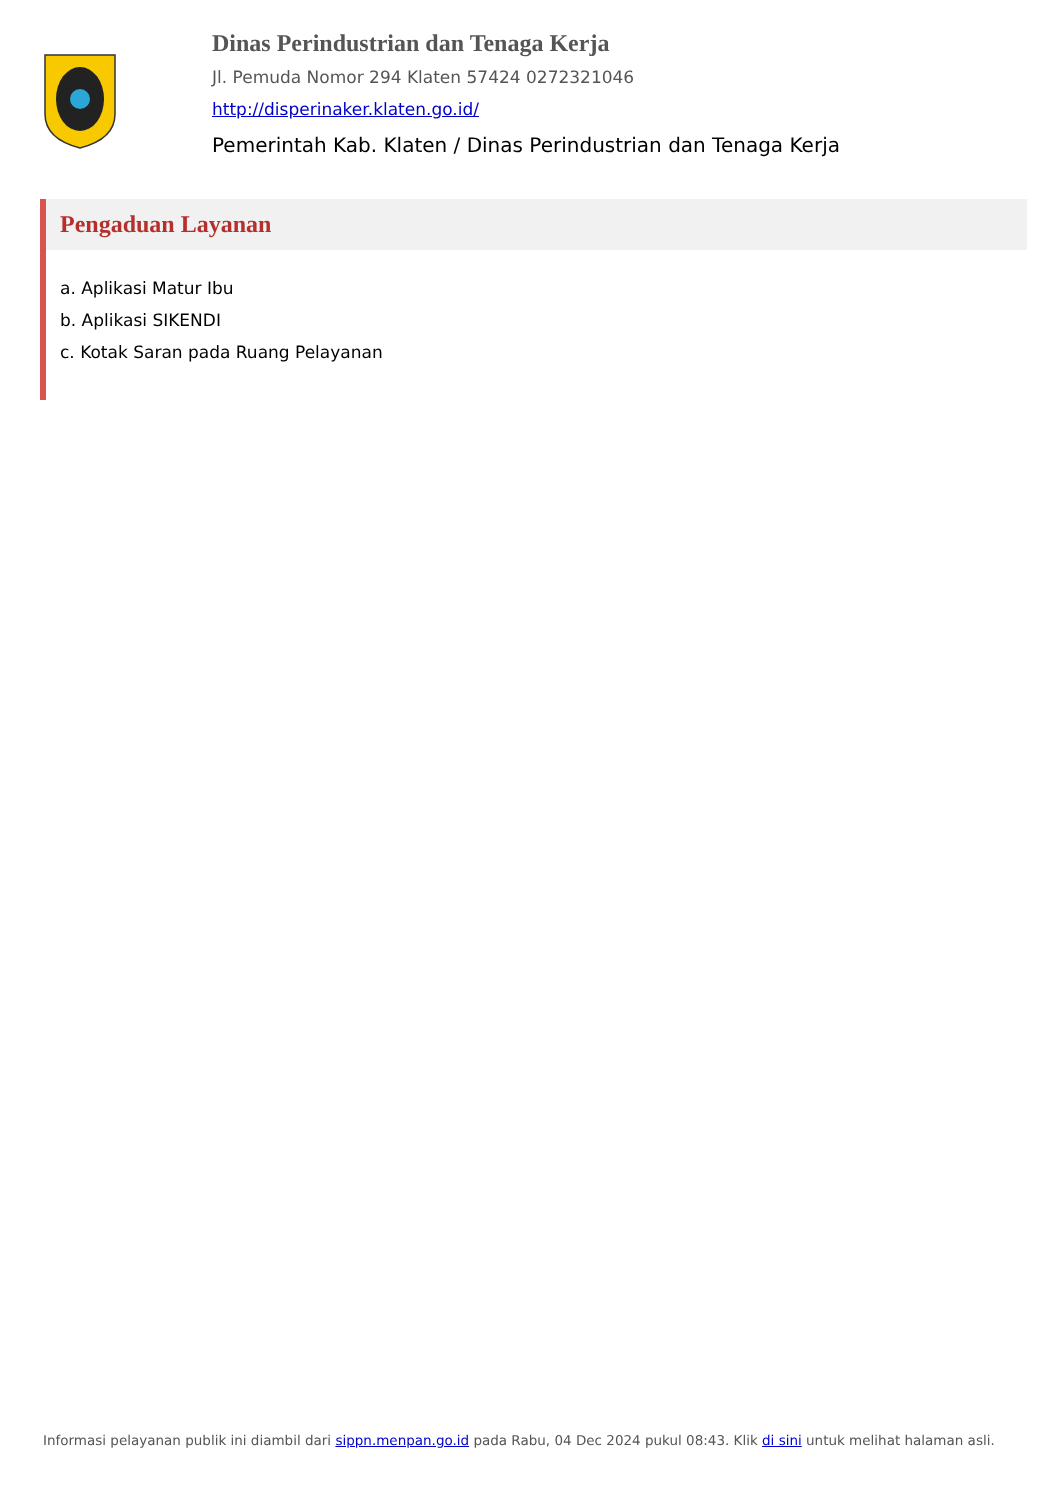Dinas Perindustrian dan Tenaga Kerja
Jl. Pemuda Nomor 294 Klaten 57424 0272321046
http://disperinaker.klaten.go.id/
Pemerintah Kab. Klaten / Dinas Perindustrian dan Tenaga Kerja
Pengaduan Layanan
a. Aplikasi Matur Ibu
b. Aplikasi SIKENDI
c. Kotak Saran pada Ruang Pelayanan
Informasi pelayanan publik ini diambil dari sippn.menpan.go.id pada Rabu, 04 Dec 2024 pukul 08:43. Klik di sini untuk melihat halaman asli.